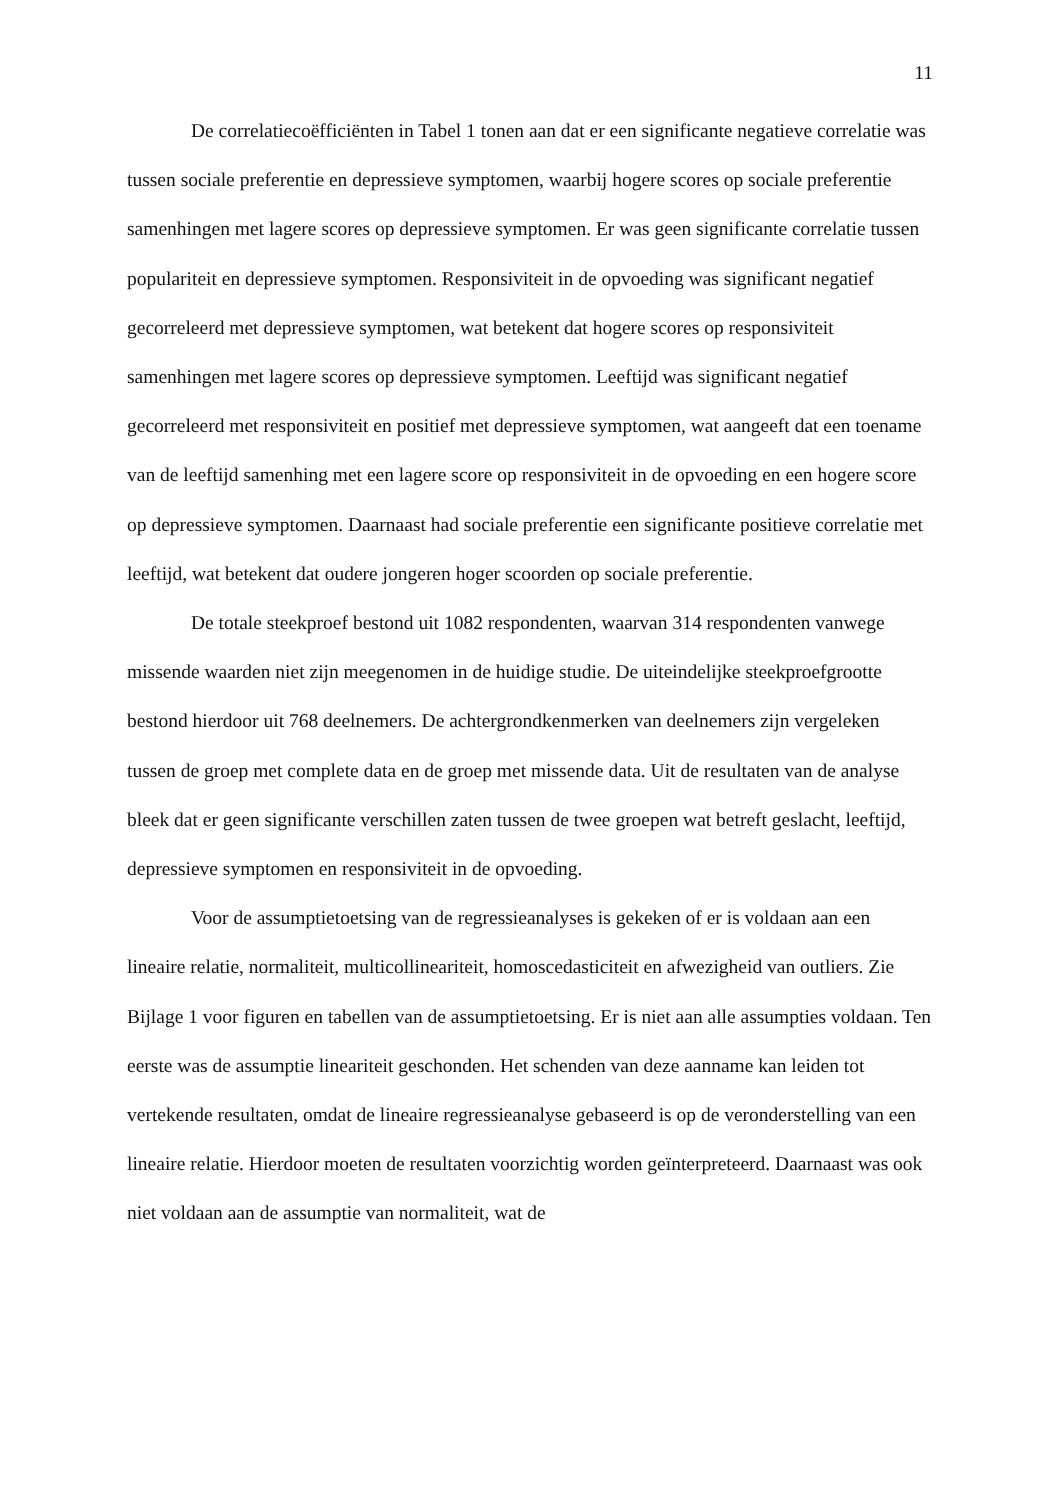11
De correlatiecoëfficiënten in Tabel 1 tonen aan dat er een significante negatieve correlatie was tussen sociale preferentie en depressieve symptomen, waarbij hogere scores op sociale preferentie samenhingen met lagere scores op depressieve symptomen. Er was geen significante correlatie tussen populariteit en depressieve symptomen. Responsiviteit in de opvoeding was significant negatief gecorreleerd met depressieve symptomen, wat betekent dat hogere scores op responsiviteit samenhingen met lagere scores op depressieve symptomen. Leeftijd was significant negatief gecorreleerd met responsiviteit en positief met depressieve symptomen, wat aangeeft dat een toename van de leeftijd samenhing met een lagere score op responsiviteit in de opvoeding en een hogere score op depressieve symptomen. Daarnaast had sociale preferentie een significante positieve correlatie met leeftijd, wat betekent dat oudere jongeren hoger scoorden op sociale preferentie.
De totale steekproef bestond uit 1082 respondenten, waarvan 314 respondenten vanwege missende waarden niet zijn meegenomen in de huidige studie. De uiteindelijke steekproefgrootte bestond hierdoor uit 768 deelnemers. De achtergrondkenmerken van deelnemers zijn vergeleken tussen de groep met complete data en de groep met missende data. Uit de resultaten van de analyse bleek dat er geen significante verschillen zaten tussen de twee groepen wat betreft geslacht, leeftijd, depressieve symptomen en responsiviteit in de opvoeding.
Voor de assumptietoetsing van de regressieanalyses is gekeken of er is voldaan aan een lineaire relatie, normaliteit, multicollineariteit, homoscedasticiteit en afwezigheid van outliers. Zie Bijlage 1 voor figuren en tabellen van de assumptietoetsing. Er is niet aan alle assumpties voldaan. Ten eerste was de assumptie lineariteit geschonden. Het schenden van deze aanname kan leiden tot vertekende resultaten, omdat de lineaire regressieanalyse gebaseerd is op de veronderstelling van een lineaire relatie. Hierdoor moeten de resultaten voorzichtig worden geïnterpreteerd. Daarnaast was ook niet voldaan aan de assumptie van normaliteit, wat de